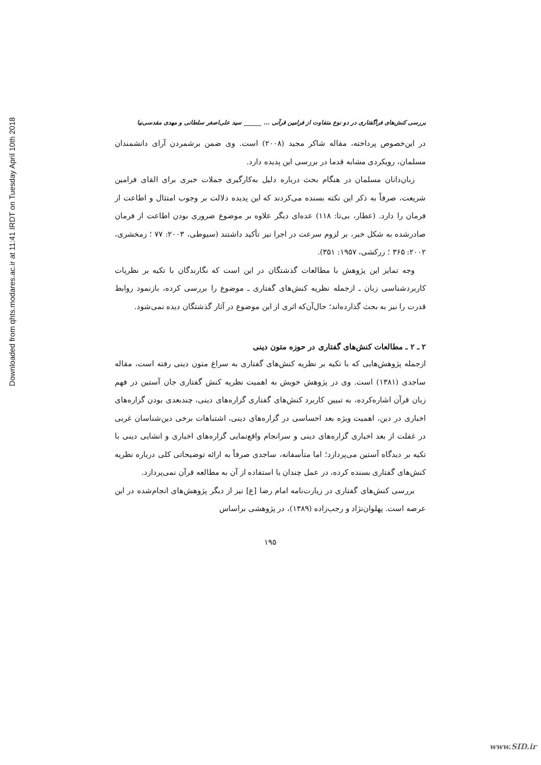Downloaded from qhts.modares.ac.ir at 11:41 IRDT on Tuesday April 10th 2018
بررسی کنش‌های فراگفتاری در دو نوع متفاوت از فرامین قرآنی ... ______ سید علی‌اصغر سلطانی و مهدی مقدسی‌نیا
در این‌خصوص پرداخته، مقاله شاکر مجید (۲۰۰۸) است. وی ضمن برشمردن آرای دانشمندان مسلمان، رویکردی مشابه قدما در بررسی این پدیده دارد.
زبان‌دانان مسلمان در هنگام بحث درباره دلیل به‌کارگیری جملات خبری برای القای فرامین شریعت، صرفاً به ذکر این نکته بسنده می‌کردند که این پدیده دلالت بر وجوب امتثال و اطاعت از فرمان را دارد. (عطار، بی‌تا: ۱۱۸) عده‌ای دیگر علاوه بر موضوع ضروری بودن اطاعت از فرمان صادرشده به شکل خبر، بر لزوم سرعت در اجرا نیز تأکید داشتند (سیوطی، ۲۰۰۳: ۷۷ ؛ زمخشری، ۲۰۰۲: ۳۶۵ ؛ زرکشی، ۱۹۵۷: ۳۵۱).
وجه تمایز این پژوهش با مطالعات گذشتگان در این است که نگارندگان با تکیه بر نظریات کاربردشناسی زبان ـ ازجمله نظریه کنش‌های گفتاری ـ موضوع را بررسی کرده، بازنمود روابط قدرت را نیز به بحث گذارده‌اند؛ حال‌آن‌که اثری از این موضوع در آثار گذشتگان دیده نمی‌شود.
۲ ـ ۲ ـ مطالعات کنش‌های گفتاری در حوزه متون دینی
ازجمله پژوهش‌هایی که با تکیه بر نظریه کنش‌های گفتاری به سراغ متون دینی رفته است، مقاله ساجدی (۱۳۸۱) است. وی در پژوهش خویش به اهمیت نظریه کنش گفتاری جان آستین در فهم زبان قرآن اشاره‌کرده، به تبیین کاربرد کنش‌های گفتاری گزاره‌های دینی، چندبعدی بودن گزاره‌های اخباری در دین، اهمیت ویژه بعد احساسی در گزاره‌های دینی، اشتباهات برخی دین‌شناسان غربی در غفلت از بعد اخباری گزاره‌های دینی و سرانجام واقع‌نمایی گزاره‌های اخباری و انشایی دینی با تکیه بر دیدگاه آستین می‌پردازد؛ اما متأسفانه، ساجدی صرفاً به ارائه توضیحاتی کلی درباره نظریه کنش‌های گفتاری بسنده کرده، در عمل چندان با استفاده از آن به مطالعه قرآن نمی‌پردازد.
بررسی کنش‌های گفتاری در زیارت‌نامه امام رضا [ع] نیز از دیگر پژوهش‌های انجام‌شده در این عرصه است. پهلوان‌نژاد و رجب‌زاده (۱۳۸۹)، در پژوهشی براساس
۱۹۵
www.SID.ir